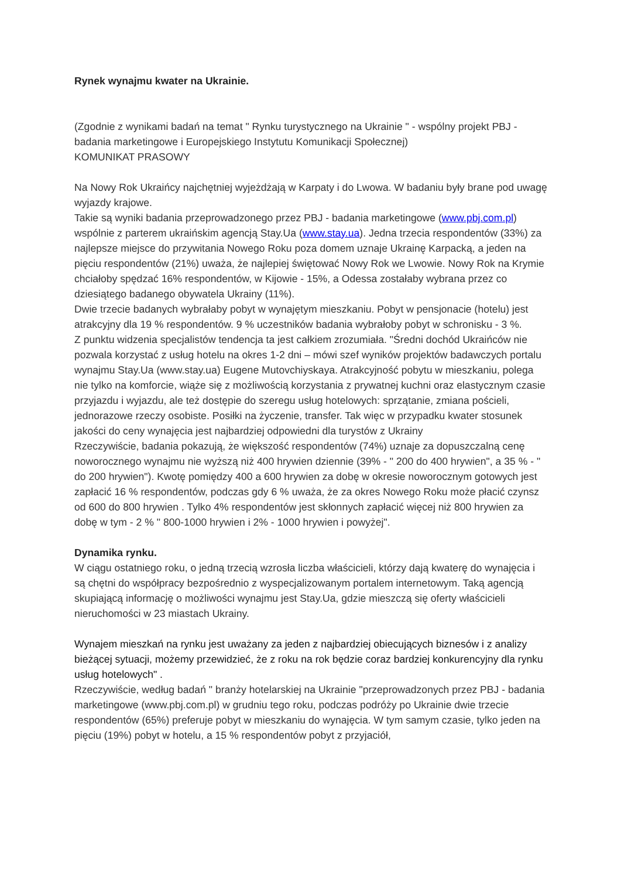Rynek wynajmu kwater na Ukrainie.
(Zgodnie z wynikami badań na temat " Rynku turystycznego na Ukrainie " - wspólny projekt PBJ - badania marketingowe i Europejskiego Instytutu Komunikacji Społecznej)
KOMUNIKAT PRASOWY
Na Nowy Rok Ukraińcy najchętniej wyjeżdżają w Karpaty i do Lwowa. W badaniu były brane pod uwagę wyjazdy krajowe.
Takie są wyniki badania przeprowadzonego przez PBJ - badania marketingowe (www.pbj.com.pl) wspólnie z parterem ukraińskim agencją Stay.Ua (www.stay.ua). Jedna trzecia respondentów (33%) za najlepsze miejsce do przywitania Nowego Roku poza domem uznaje Ukrainę Karpacką, a jeden na pięciu respondentów (21%) uważa, że najlepiej świętować Nowy Rok we Lwowie. Nowy Rok na Krymie chciałoby spędzać 16% respondentów, w Kijowie - 15%, a Odessa zostałaby wybrana przez co dziesiątego badanego obywatela Ukrainy (11%).
Dwie trzecie badanych wybrałaby pobyt w wynajętym mieszkaniu. Pobyt w pensjonacie (hotelu) jest atrakcyjny dla 19 % respondentów. 9 % uczestników badania wybrałoby pobyt w schronisku - 3 %.
Z punktu widzenia specjalistów tendencja ta jest całkiem zrozumiała. "Średni dochód Ukraińców nie pozwala korzystać z usług hotelu na okres 1-2 dni – mówi szef wyników projektów badawczych portalu wynajmu Stay.Ua (www.stay.ua) Eugene Mutovchiyskaya. Atrakcyjność pobytu w mieszkaniu, polega nie tylko na komforcie, wiąże się z możliwością korzystania z prywatnej kuchni oraz elastycznym czasie przyjazdu i wyjazdu, ale też dostępie do szeregu usług hotelowych: sprzątanie, zmiana pościeli, jednorazowe rzeczy osobiste. Posiłki na życzenie, transfer. Tak więc w przypadku kwater stosunek jakości do ceny wynajęcia jest najbardziej odpowiedni dla turystów z Ukrainy
Rzeczywiście, badania pokazują, że większość respondentów (74%) uznaje za dopuszczalną cenę noworocznego wynajmu nie wyższą niż 400 hrywien dziennie (39% - " 200 do 400 hrywien", a 35 % - " do 200 hrywien"). Kwotę pomiędzy 400 a 600 hrywien za dobę w okresie noworocznym gotowych jest zapłacić 16 % respondentów, podczas gdy 6 % uważa, że za okres Nowego Roku może płacić czynsz od 600 do 800 hrywien . Tylko 4% respondentów jest skłonnych zapłacić więcej niż 800 hrywien za dobę w tym - 2 % " 800-1000 hrywien i 2% - 1000 hrywien i powyżej".
Dynamika rynku.
W ciągu ostatniego roku, o jedną trzecią wzrosła liczba właścicieli, którzy dają kwaterę do wynajęcia i są chętni do współpracy bezpośrednio z wyspecjalizowanym portalem internetowym. Taką agencją skupiającą informację o możliwości wynajmu jest Stay.Ua, gdzie mieszczą się oferty właścicieli nieruchomości w 23 miastach Ukrainy.
Wynajem mieszkań na rynku jest uważany za jeden z najbardziej obiecujących biznesów i z analizy bieżącej sytuacji, możemy przewidzieć, że z roku na rok będzie coraz bardziej konkurencyjny dla rynku usług hotelowych" .
Rzeczywiście, według badań " branży hotelarskiej na Ukrainie "przeprowadzonych przez PBJ - badania marketingowe (www.pbj.com.pl) w grudniu tego roku, podczas podróży po Ukrainie dwie trzecie respondentów (65%) preferuje pobyt w mieszkaniu do wynajęcia. W tym samym czasie, tylko jeden na pięciu (19%) pobyt w hotelu, a 15 % respondentów pobyt z przyjaciół,